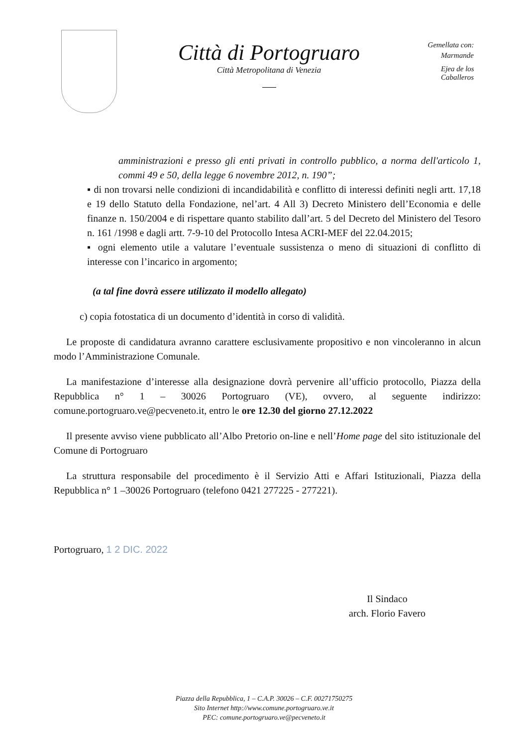Città di Portogruaro
Città Metropolitana di Venezia
Gemellata con:
Marmande
Ejea de los Caballeros
amministrazioni e presso gli enti privati in controllo pubblico, a norma dell'articolo 1, commi 49 e 50, della legge 6 novembre 2012, n. 190”;
▪ di non trovarsi nelle condizioni di incandidabilità e conflitto di interessi definiti negli artt. 17,18 e 19 dello Statuto della Fondazione, nel’art. 4 All 3) Decreto Ministero dell’Economia e delle finanze n. 150/2004 e di rispettare quanto stabilito dall’art. 5 del Decreto del Ministero del Tesoro n. 161 /1998 e dagli artt. 7-9-10 del Protocollo Intesa ACRI-MEF del 22.04.2015;
▪ ogni elemento utile a valutare l’eventuale sussistenza o meno di situazioni di conflitto di interesse con l’incarico in argomento;
(a tal fine dovrà essere utilizzato il modello allegato)
c) copia fotostatica di un documento d’identità in corso di validità.
Le proposte di candidatura avranno carattere esclusivamente propositivo e non vincoleranno in alcun modo l’Amministrazione Comunale.
La manifestazione d’interesse alla designazione dovrà pervenire all’ufficio protocollo, Piazza della Repubblica n° 1 – 30026 Portogruaro (VE), ovvero, al seguente indirizzo: comune.portogruaro.ve@pecveneto.it, entro le ore 12.30 del giorno 27.12.2022
Il presente avviso viene pubblicato all’Albo Pretorio on-line e nell’Home page del sito istituzionale del Comune di Portogruaro
La struttura responsabile del procedimento è il Servizio Atti e Affari Istituzionali, Piazza della Repubblica n° 1 –30026 Portogruaro (telefono 0421 277225 - 277221).
Portogruaro, 1 2 DIC. 2022
Il Sindaco
arch. Florio Favero
Piazza della Repubblica, 1 – C.A.P. 30026 – C.F. 00271750275
Sito Internet http://www.comune.portogruaro.ve.it
PEC: comune.portogruaro.ve@pecveneto.it